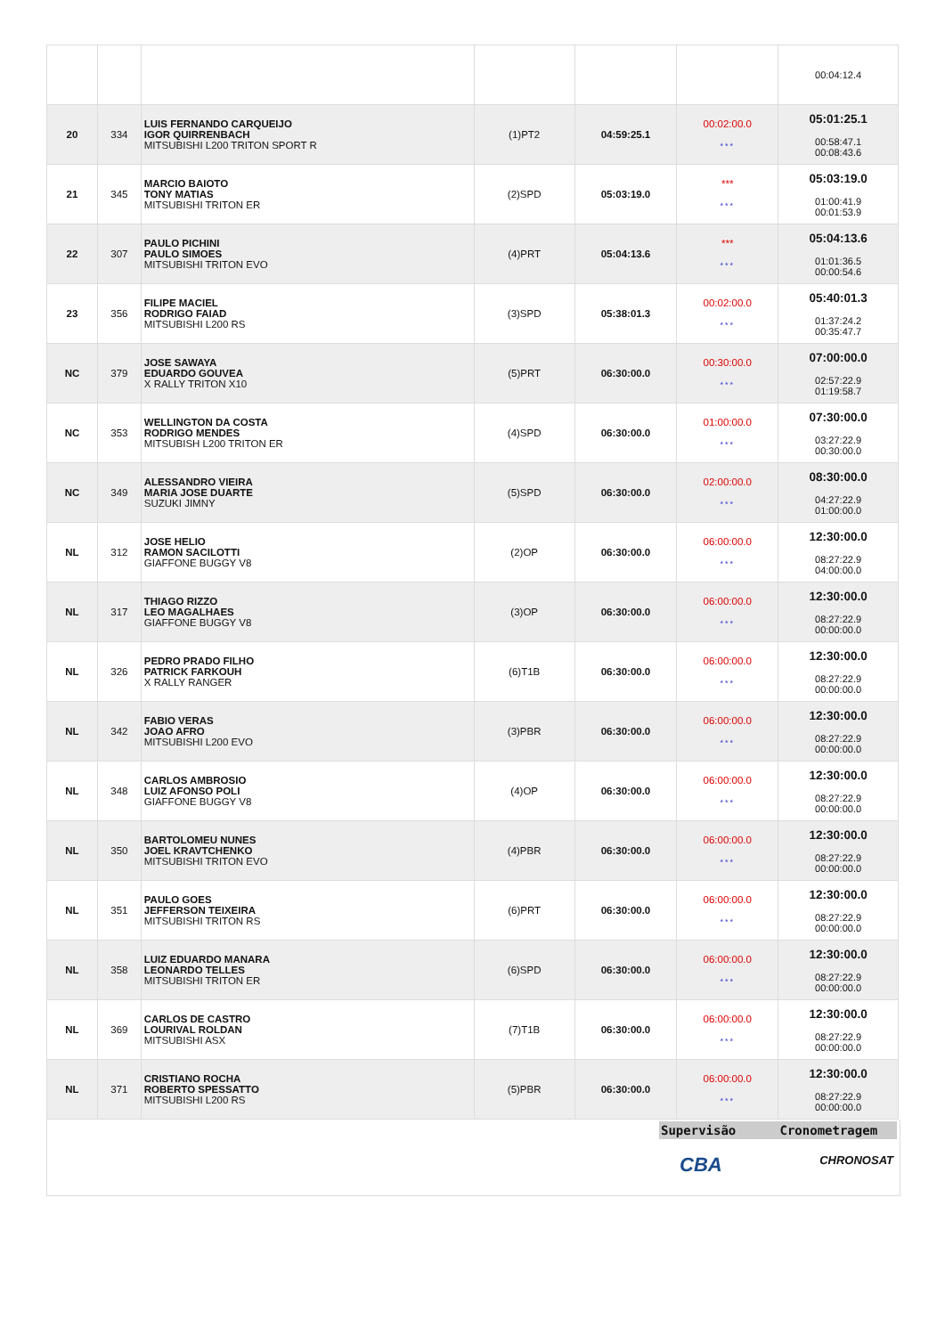| | | | | | | 00:04:12.4 |
| 20 | 334 | LUIS FERNANDO CARQUEIJO IGOR QUIRRENBACH MITSUBISHI L200 TRITON SPORT R | (1)PT2 | 04:59:25.1 | 00:02:00.0 *** | 05:01:25.1 00:58:47.1 00:08:43.6 |
| 21 | 345 | MARCIO BAIOTO TONY MATIAS MITSUBISHI TRITON ER | (2)SPD | 05:03:19.0 | *** *** | 05:03:19.0 01:00:41.9 00:01:53.9 |
| 22 | 307 | PAULO PICHINI PAULO SIMOES MITSUBISHI TRITON EVO | (4)PRT | 05:04:13.6 | *** *** | 05:04:13.6 01:01:36.5 00:00:54.6 |
| 23 | 356 | FILIPE MACIEL RODRIGO FAIAD MITSUBISHI L200 RS | (3)SPD | 05:38:01.3 | 00:02:00.0 *** | 05:40:01.3 01:37:24.2 00:35:47.7 |
| NC | 379 | JOSE SAWAYA EDUARDO GOUVEA X RALLY TRITON X10 | (5)PRT | 06:30:00.0 | 00:30:00.0 *** | 07:00:00.0 02:57:22.9 01:19:58.7 |
| NC | 353 | WELLINGTON DA COSTA RODRIGO MENDES MITSUBISH L200 TRITON ER | (4)SPD | 06:30:00.0 | 01:00:00.0 *** | 07:30:00.0 03:27:22.9 00:30:00.0 |
| NC | 349 | ALESSANDRO VIEIRA MARIA JOSE DUARTE SUZUKI JIMNY | (5)SPD | 06:30:00.0 | 02:00:00.0 *** | 08:30:00.0 04:27:22.9 01:00:00.0 |
| NL | 312 | JOSE HELIO RAMON SACILOTTI GIAFFONE BUGGY V8 | (2)OP | 06:30:00.0 | 06:00:00.0 *** | 12:30:00.0 08:27:22.9 04:00:00.0 |
| NL | 317 | THIAGO RIZZO LEO MAGALHAES GIAFFONE BUGGY V8 | (3)OP | 06:30:00.0 | 06:00:00.0 *** | 12:30:00.0 08:27:22.9 00:00:00.0 |
| NL | 326 | PEDRO PRADO FILHO PATRICK FARKOUH X RALLY RANGER | (6)T1B | 06:30:00.0 | 06:00:00.0 *** | 12:30:00.0 08:27:22.9 00:00:00.0 |
| NL | 342 | FABIO VERAS JOAO AFRO MITSUBISHI L200 EVO | (3)PBR | 06:30:00.0 | 06:00:00.0 *** | 12:30:00.0 08:27:22.9 00:00:00.0 |
| NL | 348 | CARLOS AMBROSIO LUIZ AFONSO POLI GIAFFONE BUGGY V8 | (4)OP | 06:30:00.0 | 06:00:00.0 *** | 12:30:00.0 08:27:22.9 00:00:00.0 |
| NL | 350 | BARTOLOMEU NUNES JOEL KRAVTCHENKO MITSUBISHI TRITON EVO | (4)PBR | 06:30:00.0 | 06:00:00.0 *** | 12:30:00.0 08:27:22.9 00:00:00.0 |
| NL | 351 | PAULO GOES JEFFERSON TEIXEIRA MITSUBISHI TRITON RS | (6)PRT | 06:30:00.0 | 06:00:00.0 *** | 12:30:00.0 08:27:22.9 00:00:00.0 |
| NL | 358 | LUIZ EDUARDO MANARA LEONARDO TELLES MITSUBISHI TRITON ER | (6)SPD | 06:30:00.0 | 06:00:00.0 *** | 12:30:00.0 08:27:22.9 00:00:00.0 |
| NL | 369 | CARLOS DE CASTRO LOURIVAL ROLDAN MITSUBISHI ASX | (7)T1B | 06:30:00.0 | 06:00:00.0 *** | 12:30:00.0 08:27:22.9 00:00:00.0 |
| NL | 371 | CRISTIANO ROCHA ROBERTO SPESSATTO MITSUBISHI L200 RS | (5)PBR | 06:30:00.0 | 06:00:00.0 *** | 12:30:00.0 08:27:22.9 00:00:00.0 |
Supervisão Cronometragem
CBA CHRONOSAT